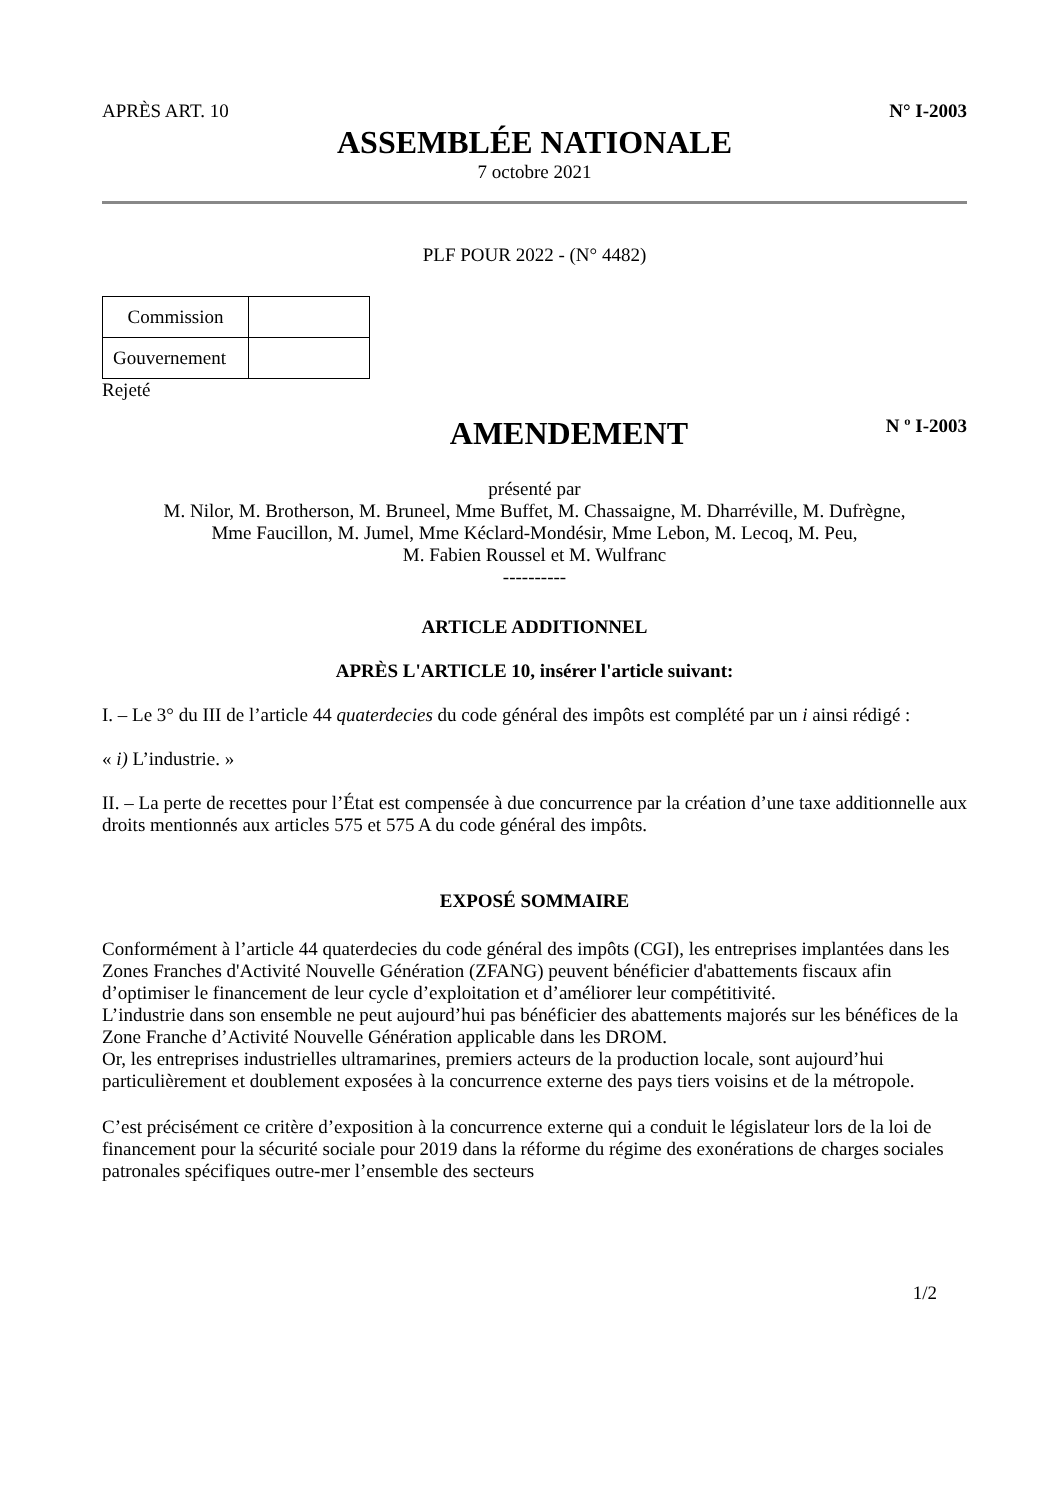APRÈS ART. 10 N° I-2003
ASSEMBLÉE NATIONALE
7 octobre 2021
PLF POUR 2022 - (N° 4482)
| Commission | |
| Gouvernement | |
Rejeté
AMENDEMENT
N º I-2003
présenté par
M. Nilor, M. Brotherson, M. Bruneel, Mme Buffet, M. Chassaigne, M. Dharréville, M. Dufrègne,
Mme Faucillon, M. Jumel, Mme Kéclard-Mondésir, Mme Lebon, M. Lecoq, M. Peu,
M. Fabien Roussel et M. Wulfranc
----------
ARTICLE ADDITIONNEL
APRÈS L'ARTICLE 10, insérer l'article suivant:
I. – Le 3° du III de l’article 44 quaterdecies du code général des impôts est complété par un i ainsi rédigé :
« i) L’industrie. »
II. – La perte de recettes pour l’État est compensée à due concurrence par la création d’une taxe additionnelle aux droits mentionnés aux articles 575 et 575 A du code général des impôts.
EXPOSÉ SOMMAIRE
Conformément à l’article 44 quaterdecies du code général des impôts (CGI), les entreprises implantées dans les Zones Franches d'Activité Nouvelle Génération (ZFANG) peuvent bénéficier d'abattements fiscaux afin d’optimiser le financement de leur cycle d’exploitation et d’améliorer leur compétitivité.
L’industrie dans son ensemble ne peut aujourd’hui pas bénéficier des abattements majorés sur les bénéfices de la Zone Franche d’Activité Nouvelle Génération applicable dans les DROM.
Or, les entreprises industrielles ultramarines, premiers acteurs de la production locale, sont aujourd’hui particulièrement et doublement exposées à la concurrence externe des pays tiers voisins et de la métropole.
C’est précisément ce critère d’exposition à la concurrence externe qui a conduit le législateur lors de la loi de financement pour la sécurité sociale pour 2019 dans la réforme du régime des exonérations de charges sociales patronales spécifiques outre-mer l’ensemble des secteurs
1/2